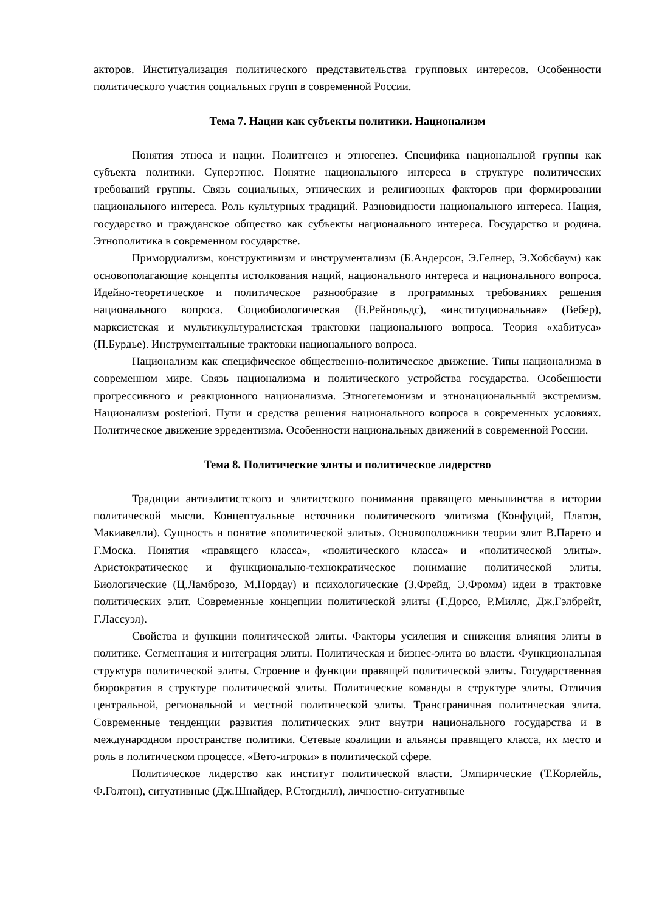акторов. Институализация политического представительства групповых интересов. Особенности политического участия социальных групп в современной России.
Тема 7. Нации как субъекты политики. Национализм
Понятия этноса и нации. Политгенез и этногенез. Специфика национальной группы как субъекта политики. Суперэтнос. Понятие национального интереса в структуре политических требований группы. Связь социальных, этнических и религиозных факторов при формировании национального интереса. Роль культурных традиций. Разновидности национального интереса. Нация, государство и гражданское общество как субъекты национального интереса. Государство и родина. Этнополитика в современном государстве.
Примордиализм, конструктивизм и инструментализм (Б.Андерсон, Э.Гелнер, Э.Хобсбаум) как основополагающие концепты истолкования наций, национального интереса и национального вопроса. Идейно-теоретическое и политическое разнообразие в программных требованиях решения национального вопроса. Социобиологическая (В.Рейнольдс), «институциональная» (Вебер), марксистская и мультикультуралистская трактовки национального вопроса. Теория «хабитуса» (П.Бурдье). Инструментальные трактовки национального вопроса.
Национализм как специфическое общественно-политическое движение. Типы национализма в современном мире. Связь национализма и политического устройства государства. Особенности прогрессивного и реакционного национализма. Этногегемонизм и этнонациональный экстремизм. Национализм posteriori. Пути и средства решения национального вопроса в современных условиях. Политическое движение эрредентизма. Особенности национальных движений в современной России.
Тема 8. Политические элиты и политическое лидерство
Традиции антиэлитистского и элитистского понимания правящего меньшинства в истории политической мысли. Концептуальные источники политического элитизма (Конфуций, Платон, Макиавелли). Сущность и понятие «политической элиты». Основоположники теории элит В.Парето и Г.Моска. Понятия «правящего класса», «политического класса» и «политической элиты». Аристократическое и функционально-технократическое понимание политической элиты. Биологические (Ц.Ламброзо, М.Нордау) и психологические (З.Фрейд, Э.Фромм) идеи в трактовке политических элит. Современные концепции политической элиты (Г.Дорсо, Р.Миллс, Дж.Гэлбрейт, Г.Лассуэл).
Свойства и функции политической элиты. Факторы усиления и снижения влияния элиты в политике. Сегментация и интеграция элиты. Политическая и бизнес-элита во власти. Функциональная структура политической элиты. Строение и функции правящей политической элиты. Государственная бюрократия в структуре политической элиты. Политические команды в структуре элиты. Отличия центральной, региональной и местной политической элиты. Трансграничная политическая элита. Современные тенденции развития политических элит внутри национального государства и в международном пространстве политики. Сетевые коалиции и альянсы правящего класса, их место и роль в политическом процессе. «Вето-игроки» в политической сфере.
Политическое лидерство как институт политической власти. Эмпирические (Т.Корлейль, Ф.Голтон), ситуативные (Дж.Шнайдер, Р.Стогдилл), личностно-ситуативные